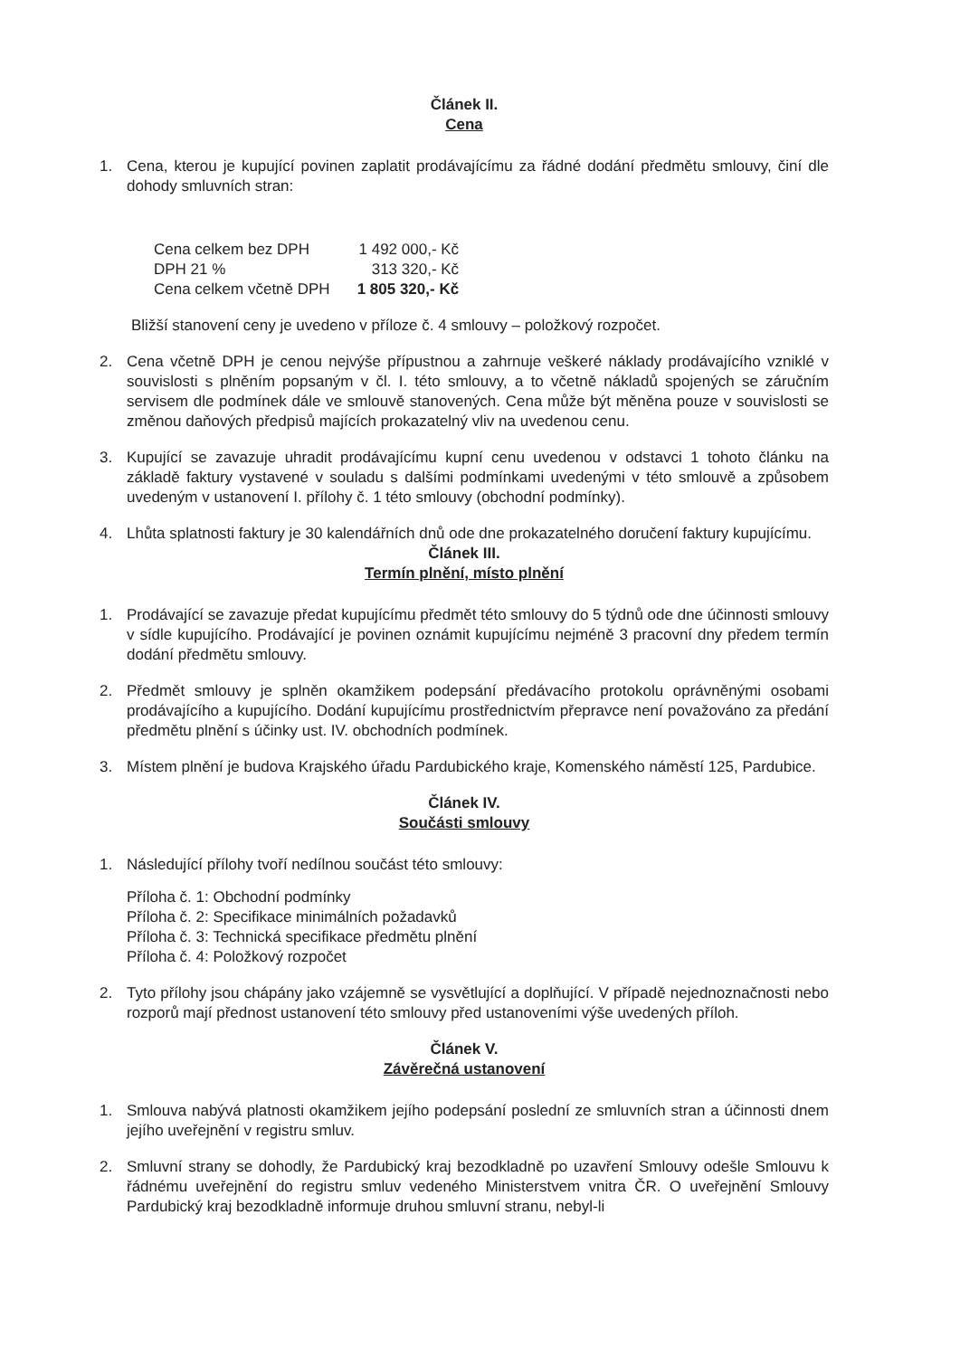Článek II.
Cena
1. Cena, kterou je kupující povinen zaplatit prodávajícímu za řádné dodání předmětu smlouvy, činí dle dohody smluvních stran:
| Cena celkem bez DPH | 1 492 000,- Kč |
| DPH 21 % | 313 320,- Kč |
| Cena celkem včetně DPH | 1 805 320,- Kč |
Bližší stanovení ceny je uvedeno v příloze č. 4 smlouvy – položkový rozpočet.
2. Cena včetně DPH je cenou nejvýše přípustnou a zahrnuje veškeré náklady prodávajícího vzniklé v souvislosti s plněním popsaným v čl. I. této smlouvy, a to včetně nákladů spojených se záručním servisem dle podmínek dále ve smlouvě stanovených. Cena může být měněna pouze v souvislosti se změnou daňových předpisů majících prokazatelný vliv na uvedenou cenu.
3. Kupující se zavazuje uhradit prodávajícímu kupní cenu uvedenou v odstavci 1 tohoto článku na základě faktury vystavené v souladu s dalšími podmínkami uvedenými v této smlouvě a způsobem uvedeným v ustanovení I. přílohy č. 1 této smlouvy (obchodní podmínky).
4. Lhůta splatnosti faktury je 30 kalendářních dnů ode dne prokazatelného doručení faktury kupujícímu.
Článek III.
Termín plnění, místo plnění
1. Prodávající se zavazuje předat kupujícímu předmět této smlouvy do 5 týdnů ode dne účinnosti smlouvy v sídle kupujícího. Prodávající je povinen oznámit kupujícímu nejméně 3 pracovní dny předem termín dodání předmětu smlouvy.
2. Předmět smlouvy je splněn okamžikem podepsání předávacího protokolu oprávněnými osobami prodávajícího a kupujícího. Dodání kupujícímu prostřednictvím přepravce není považováno za předání předmětu plnění s účinky ust. IV. obchodních podmínek.
3. Místem plnění je budova Krajského úřadu Pardubického kraje, Komenského náměstí 125, Pardubice.
Článek IV.
Součásti smlouvy
1. Následující přílohy tvoří nedílnou součást této smlouvy:
Příloha č. 1: Obchodní podmínky
Příloha č. 2: Specifikace minimálních požadavků
Příloha č. 3: Technická specifikace předmětu plnění
Příloha č. 4: Položkový rozpočet
2. Tyto přílohy jsou chápány jako vzájemně se vysvětlující a doplňující. V případě nejednoznačnosti nebo rozporů mají přednost ustanovení této smlouvy před ustanoveními výše uvedených příloh.
Článek V.
Závěrečná ustanovení
1. Smlouva nabývá platnosti okamžikem jejího podepsání poslední ze smluvních stran a účinnosti dnem jejího uveřejnění v registru smluv.
2. Smluvní strany se dohodly, že Pardubický kraj bezodkladně po uzavření Smlouvy odešle Smlouvu k řádnému uveřejnění do registru smluv vedeného Ministerstvem vnitra ČR. O uveřejnění Smlouvy Pardubický kraj bezodkladně informuje druhou smluvní stranu, nebyl-li